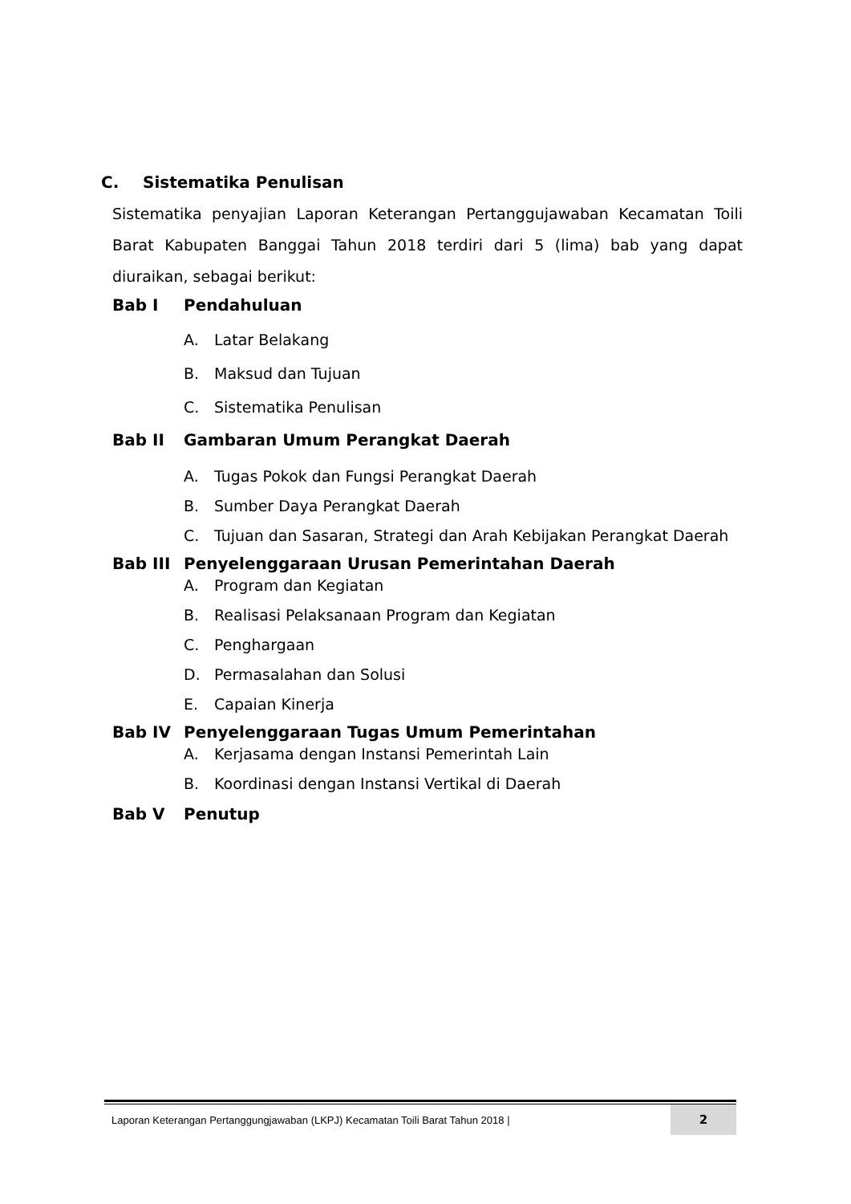C. Sistematika Penulisan
Sistematika penyajian Laporan Keterangan Pertanggujawaban Kecamatan Toili Barat Kabupaten Banggai Tahun 2018 terdiri dari 5 (lima) bab yang dapat diuraikan, sebagai berikut:
Bab I Pendahuluan
A. Latar Belakang
B. Maksud dan Tujuan
C. Sistematika Penulisan
Bab II Gambaran Umum Perangkat Daerah
A. Tugas Pokok dan Fungsi Perangkat Daerah
B. Sumber Daya Perangkat Daerah
C. Tujuan dan Sasaran, Strategi dan Arah Kebijakan Perangkat Daerah
Bab III Penyelenggaraan Urusan Pemerintahan Daerah
A. Program dan Kegiatan
B. Realisasi Pelaksanaan Program dan Kegiatan
C. Penghargaan
D. Permasalahan dan Solusi
E. Capaian Kinerja
Bab IV Penyelenggaraan Tugas Umum Pemerintahan
A. Kerjasama dengan Instansi Pemerintah Lain
B. Koordinasi dengan Instansi Vertikal di Daerah
Bab V Penutup
Laporan Keterangan Pertanggungjawaban (LKPJ) Kecamatan Toili Barat Tahun 2018 | 2